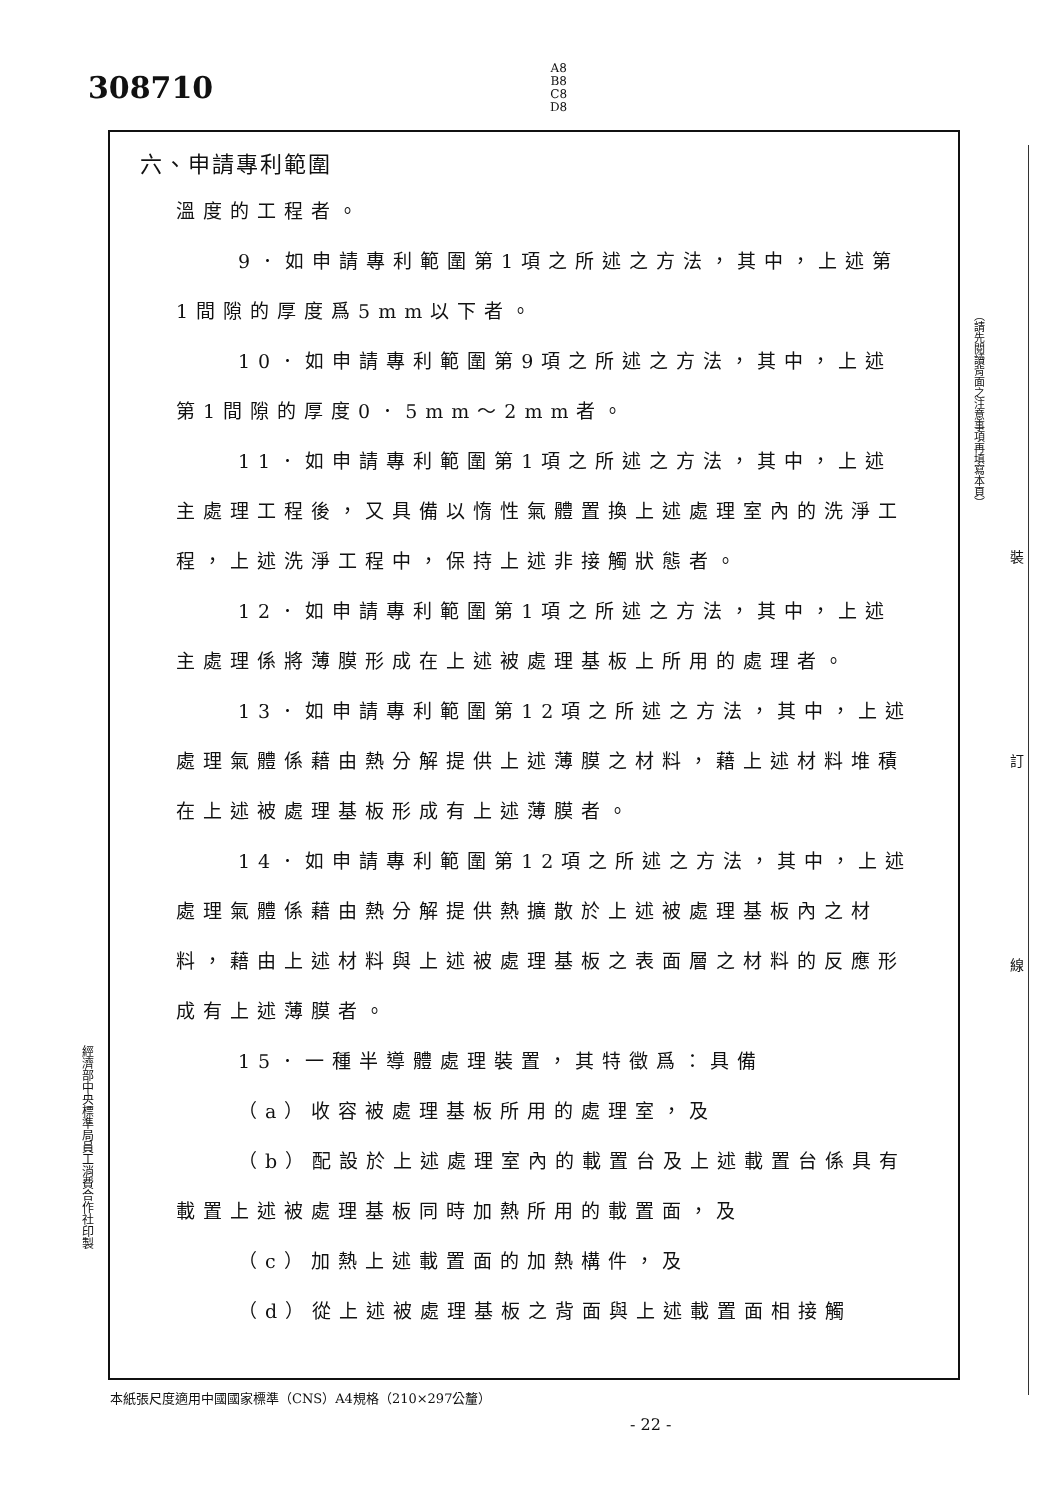308710
A8
B8
C8
D8
六、申請專利範圍
溫度的工程者。
9．如申請專利範圍第1項之所述之方法，其中，上述第1間隙的厚度爲5mm以下者。
10．如申請專利範圍第9項之所述之方法，其中，上述第1間隙的厚度0．5mm～2mm者。
11．如申請專利範圍第1項之所述之方法，其中，上述主處理工程後，又具備以惰性氣體置換上述處理室內的洗淨工程，上述洗淨工程中，保持上述非接觸狀態者。
12．如申請專利範圍第1項之所述之方法，其中，上述主處理係將薄膜形成在上述被處理基板上所用的處理者。
13．如申請專利範圍第12項之所述之方法，其中，上述處理氣體係藉由熱分解提供上述薄膜之材料，藉上述材料堆積在上述被處理基板形成有上述薄膜者。
14．如申請專利範圍第12項之所述之方法，其中，上述處理氣體係藉由熱分解提供熱擴散於上述被處理基板內之材料，藉由上述材料與上述被處理基板之表面層之材料的反應形成有上述薄膜者。
15．一種半導體處理裝置，其特徵爲：具備
（a）收容被處理基板所用的處理室，及
（b）配設於上述處理室內的載置台及上述載置台係具有載置上述被處理基板同時加熱所用的載置面，及
（c）加熱上述載置面的加熱構件，及
（d）從上述被處理基板之背面與上述載置面相接觸
（請先閱讀背面之注意事項再填寫本頁）
裝
訂
線
經濟部中央標準局員工消費合作社印製
本紙張尺度適用中國國家標準（CNS）A4規格（210×297公釐）
- 22 -